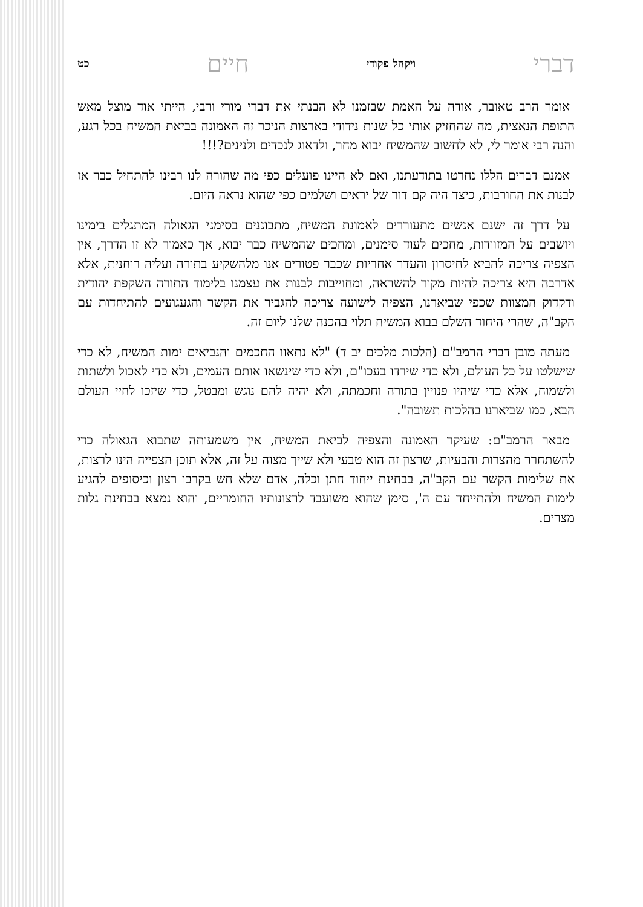דברי ויקהל פקודי חיים כט
אומר הרב טאובר, אודה על האמת שבזמנו לא הבנתי את דברי מורי ורבי, הייתי אוד מוצל מאש התופת הנאצית, מה שהחזיק אותי כל שנות נידודי בארצות הניכר זה האמונה בביאת המשיח בכל רגע, והנה רבי אומר לי, לא לחשוב שהמשיח יבוא מחר, ולדאוג לנכדים ולנינים?!!!
אמנם דברים הללו נחרטו בתודעתנו, ואם לא היינו פועלים כפי מה שהורה לנו רבינו להתחיל כבר אז לבנות את החורבות, כיצד היה קם דור של יראים ושלמים כפי שהוא נראה היום.
על דרך זה ישנם אנשים מתעוררים לאמונת המשיח, מתבוננים בסימני הגאולה המתגלים בימינו ויושבים על המזוודות, מחכים לעוד סימנים, ומחכים שהמשיח כבר יבוא, אך כאמור לא זו הדרך, אין הצפיה צריכה להביא לחיסרון והעדר אחריות שכבר פטורים אנו מלהשקיע בתורה ועליה רוחנית, אלא אדרבה היא צריכה להיות מקור להשראה, ומחוייבות לבנות את עצמנו בלימוד התורה השקפת יהודית ודקדוק המצוות שכפי שביארנו, הצפיה לישועה צריכה להגביר את הקשר והגעגועים להתיחדות עם הקב"ה, שהרי היחוד השלם בבוא המשיח תלוי בהכנה שלנו ליום זה.
מעתה מובן דברי הרמב"ם (הלכות מלכים יב ד) "לא נתאוו החכמים והנביאים ימות המשיח, לא כדי שישלטו על כל העולם, ולא כדי שירדו בעכו"ם, ולא כדי שינשאו אותם העמים, ולא כדי לאכול ולשתות ולשמוח, אלא כדי שיהיו פנויין בתורה וחכמתה, ולא יהיה להם נוגש ומבטל, כדי שיזכו לחיי העולם הבא, כמו שביארנו בהלכות תשובה".
מבאר הרמב"ם: שעיקר האמונה והצפיה לביאת המשיח, אין משמעותה שתבוא הגאולה כדי להשתחרר מהצרות והבעיות, שרצון זה הוא טבעי ולא שייך מצוה על זה, אלא תוכן הצפייה הינו לרצות, את שלימות הקשר עם הקב"ה, בבחינת ייחוד חתן וכלה, אדם שלא חש בקרבו רצון וכיסופים להגיע לימות המשיח ולהתייחד עם ה', סימן שהוא משועבד לרצונותיו החומריים, והוא נמצא בבחינת גלות מצרים.